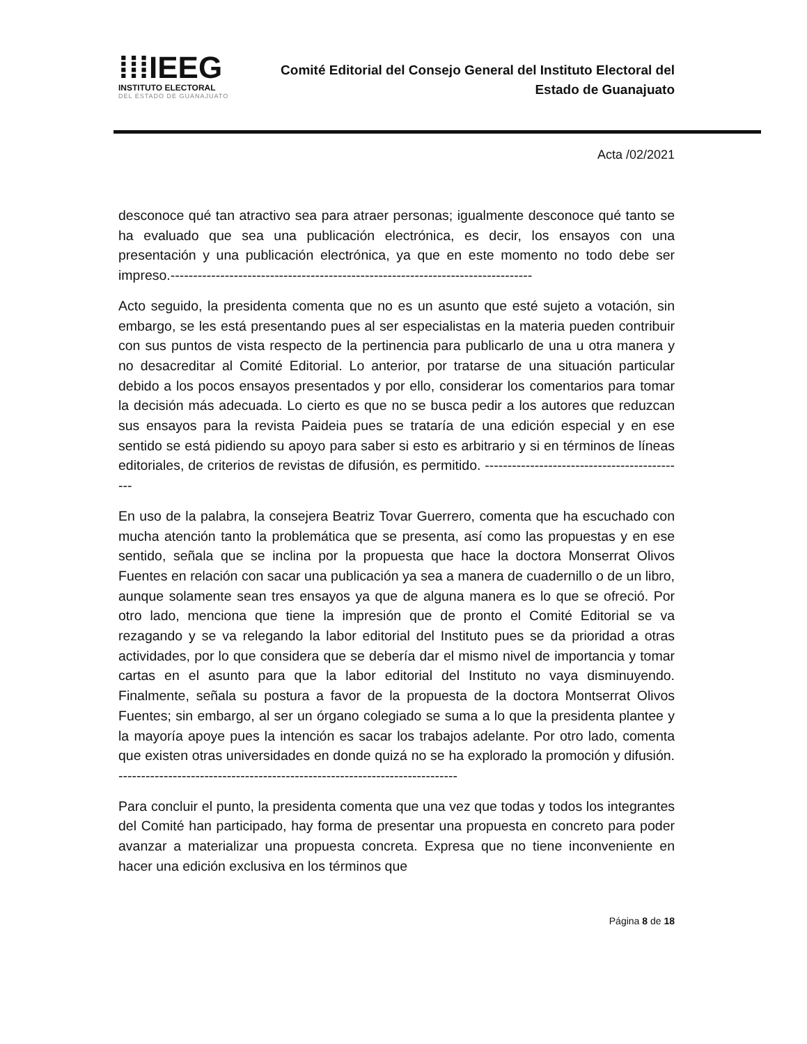⁞⁞⁞IEEG
INSTITUTO ELECTORAL
DEL ESTADO DE GUANAJUATO
Comité Editorial del Consejo General del Instituto Electoral del
Estado de Guanajuato
Acta /02/2021
desconoce qué tan atractivo sea para atraer personas; igualmente desconoce qué tanto se ha evaluado que sea una publicación electrónica, es decir, los ensayos con una presentación y una publicación electrónica, ya que en este momento no todo debe ser impreso.--------------------------------------------------------------------------------
Acto seguido, la presidenta comenta que no es un asunto que esté sujeto a votación, sin embargo, se les está presentando pues al ser especialistas en la materia pueden contribuir con sus puntos de vista respecto de la pertinencia para publicarlo de una u otra manera y no desacreditar al Comité Editorial. Lo anterior, por tratarse de una situación particular debido a los pocos ensayos presentados y por ello, considerar los comentarios para tomar la decisión más adecuada. Lo cierto es que no se busca pedir a los autores que reduzcan sus ensayos para la revista Paideia pues se trataría de una edición especial y en ese sentido se está pidiendo su apoyo para saber si esto es arbitrario y si en términos de líneas editoriales, de criterios de revistas de difusión, es permitido. ---------------------------------------------
En uso de la palabra, la consejera Beatriz Tovar Guerrero, comenta que ha escuchado con mucha atención tanto la problemática que se presenta, así como las propuestas y en ese sentido, señala que se inclina por la propuesta que hace la doctora Monserrat Olivos Fuentes en relación con sacar una publicación ya sea a manera de cuadernillo o de un libro, aunque solamente sean tres ensayos ya que de alguna manera es lo que se ofreció. Por otro lado, menciona que tiene la impresión que de pronto el Comité Editorial se va rezagando y se va relegando la labor editorial del Instituto pues se da prioridad a otras actividades, por lo que considera que se debería dar el mismo nivel de importancia y tomar cartas en el asunto para que la labor editorial del Instituto no vaya disminuyendo. Finalmente, señala su postura a favor de la propuesta de la doctora Montserrat Olivos Fuentes; sin embargo, al ser un órgano colegiado se suma a lo que la presidenta plantee y la mayoría apoye pues la intención es sacar los trabajos adelante. Por otro lado, comenta que existen otras universidades en donde quizá no se ha explorado la promoción y difusión. ---------------------------------------------------------------------------
Para concluir el punto, la presidenta comenta que una vez que todas y todos los integrantes del Comité han participado, hay forma de presentar una propuesta en concreto para poder avanzar a materializar una propuesta concreta. Expresa que no tiene inconveniente en hacer una edición exclusiva en los términos que
Página 8 de 18